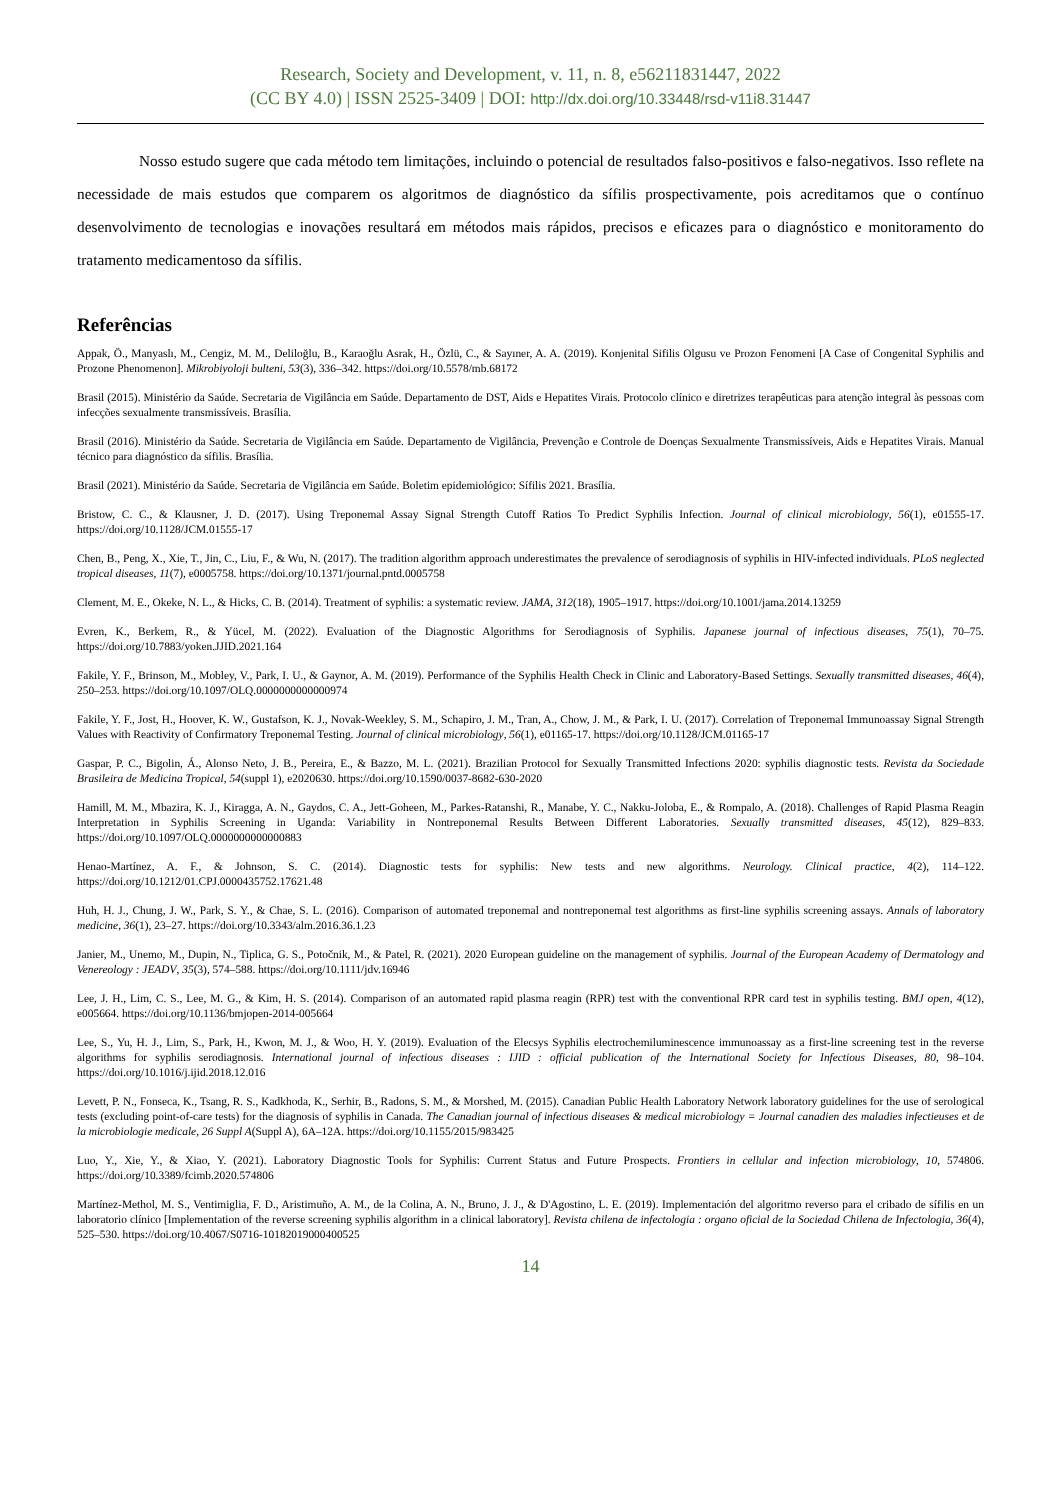Research, Society and Development, v. 11, n. 8, e56211831447, 2022
(CC BY 4.0) | ISSN 2525-3409 | DOI: http://dx.doi.org/10.33448/rsd-v11i8.31447
Nosso estudo sugere que cada método tem limitações, incluindo o potencial de resultados falso-positivos e falso-negativos. Isso reflete na necessidade de mais estudos que comparem os algoritmos de diagnóstico da sífilis prospectivamente, pois acreditamos que o contínuo desenvolvimento de tecnologias e inovações resultará em métodos mais rápidos, precisos e eficazes para o diagnóstico e monitoramento do tratamento medicamentoso da sífilis.
Referências
Appak, Ö., Manyaslı, M., Cengiz, M. M., Deliloğlu, B., Karaoğlu Asrak, H., Özlü, C., & Sayıner, A. A. (2019). Konjenital Sifilis Olgusu ve Prozon Fenomeni [A Case of Congenital Syphilis and Prozone Phenomenon]. Mikrobiyoloji bulteni, 53(3), 336–342. https://doi.org/10.5578/mb.68172
Brasil (2015). Ministério da Saúde. Secretaria de Vigilância em Saúde. Departamento de DST, Aids e Hepatites Virais. Protocolo clínico e diretrizes terapêuticas para atenção integral às pessoas com infecções sexualmente transmissíveis. Brasília.
Brasil (2016). Ministério da Saúde. Secretaria de Vigilância em Saúde. Departamento de Vigilância, Prevenção e Controle de Doenças Sexualmente Transmissíveis, Aids e Hepatites Virais. Manual técnico para diagnóstico da sífilis. Brasília.
Brasil (2021). Ministério da Saúde. Secretaria de Vigilância em Saúde. Boletim epidemiológico: Sífilis 2021. Brasília.
Bristow, C. C., & Klausner, J. D. (2017). Using Treponemal Assay Signal Strength Cutoff Ratios To Predict Syphilis Infection. Journal of clinical microbiology, 56(1), e01555-17. https://doi.org/10.1128/JCM.01555-17
Chen, B., Peng, X., Xie, T., Jin, C., Liu, F., & Wu, N. (2017). The tradition algorithm approach underestimates the prevalence of serodiagnosis of syphilis in HIV-infected individuals. PLoS neglected tropical diseases, 11(7), e0005758. https://doi.org/10.1371/journal.pntd.0005758
Clement, M. E., Okeke, N. L., & Hicks, C. B. (2014). Treatment of syphilis: a systematic review. JAMA, 312(18), 1905–1917. https://doi.org/10.1001/jama.2014.13259
Evren, K., Berkem, R., & Yücel, M. (2022). Evaluation of the Diagnostic Algorithms for Serodiagnosis of Syphilis. Japanese journal of infectious diseases, 75(1), 70–75. https://doi.org/10.7883/yoken.JJID.2021.164
Fakile, Y. F., Brinson, M., Mobley, V., Park, I. U., & Gaynor, A. M. (2019). Performance of the Syphilis Health Check in Clinic and Laboratory-Based Settings. Sexually transmitted diseases, 46(4), 250–253. https://doi.org/10.1097/OLQ.0000000000000974
Fakile, Y. F., Jost, H., Hoover, K. W., Gustafson, K. J., Novak-Weekley, S. M., Schapiro, J. M., Tran, A., Chow, J. M., & Park, I. U. (2017). Correlation of Treponemal Immunoassay Signal Strength Values with Reactivity of Confirmatory Treponemal Testing. Journal of clinical microbiology, 56(1), e01165-17. https://doi.org/10.1128/JCM.01165-17
Gaspar, P. C., Bigolin, Á., Alonso Neto, J. B., Pereira, E., & Bazzo, M. L. (2021). Brazilian Protocol for Sexually Transmitted Infections 2020: syphilis diagnostic tests. Revista da Sociedade Brasileira de Medicina Tropical, 54(suppl 1), e2020630. https://doi.org/10.1590/0037-8682-630-2020
Hamill, M. M., Mbazira, K. J., Kiragga, A. N., Gaydos, C. A., Jett-Goheen, M., Parkes-Ratanshi, R., Manabe, Y. C., Nakku-Joloba, E., & Rompalo, A. (2018). Challenges of Rapid Plasma Reagin Interpretation in Syphilis Screening in Uganda: Variability in Nontreponemal Results Between Different Laboratories. Sexually transmitted diseases, 45(12), 829–833. https://doi.org/10.1097/OLQ.0000000000000883
Henao-Martínez, A. F., & Johnson, S. C. (2014). Diagnostic tests for syphilis: New tests and new algorithms. Neurology. Clinical practice, 4(2), 114–122. https://doi.org/10.1212/01.CPJ.0000435752.17621.48
Huh, H. J., Chung, J. W., Park, S. Y., & Chae, S. L. (2016). Comparison of automated treponemal and nontreponemal test algorithms as first-line syphilis screening assays. Annals of laboratory medicine, 36(1), 23–27. https://doi.org/10.3343/alm.2016.36.1.23
Janier, M., Unemo, M., Dupin, N., Tiplica, G. S., Potočnik, M., & Patel, R. (2021). 2020 European guideline on the management of syphilis. Journal of the European Academy of Dermatology and Venereology : JEADV, 35(3), 574–588. https://doi.org/10.1111/jdv.16946
Lee, J. H., Lim, C. S., Lee, M. G., & Kim, H. S. (2014). Comparison of an automated rapid plasma reagin (RPR) test with the conventional RPR card test in syphilis testing. BMJ open, 4(12), e005664. https://doi.org/10.1136/bmjopen-2014-005664
Lee, S., Yu, H. J., Lim, S., Park, H., Kwon, M. J., & Woo, H. Y. (2019). Evaluation of the Elecsys Syphilis electrochemiluminescence immunoassay as a first-line screening test in the reverse algorithms for syphilis serodiagnosis. International journal of infectious diseases : IJID : official publication of the International Society for Infectious Diseases, 80, 98–104. https://doi.org/10.1016/j.ijid.2018.12.016
Levett, P. N., Fonseca, K., Tsang, R. S., Kadkhoda, K., Serhir, B., Radons, S. M., & Morshed, M. (2015). Canadian Public Health Laboratory Network laboratory guidelines for the use of serological tests (excluding point-of-care tests) for the diagnosis of syphilis in Canada. The Canadian journal of infectious diseases & medical microbiology = Journal canadien des maladies infectieuses et de la microbiologie medicale, 26 Suppl A(Suppl A), 6A–12A. https://doi.org/10.1155/2015/983425
Luo, Y., Xie, Y., & Xiao, Y. (2021). Laboratory Diagnostic Tools for Syphilis: Current Status and Future Prospects. Frontiers in cellular and infection microbiology, 10, 574806. https://doi.org/10.3389/fcimb.2020.574806
Martínez-Methol, M. S., Ventimiglia, F. D., Aristimuño, A. M., de la Colina, A. N., Bruno, J. J., & D'Agostino, L. E. (2019). Implementación del algoritmo reverso para el cribado de sífilis en un laboratorio clínico [Implementation of the reverse screening syphilis algorithm in a clinical laboratory]. Revista chilena de infectologia : organo oficial de la Sociedad Chilena de Infectologia, 36(4), 525–530. https://doi.org/10.4067/S0716-10182019000400525
14